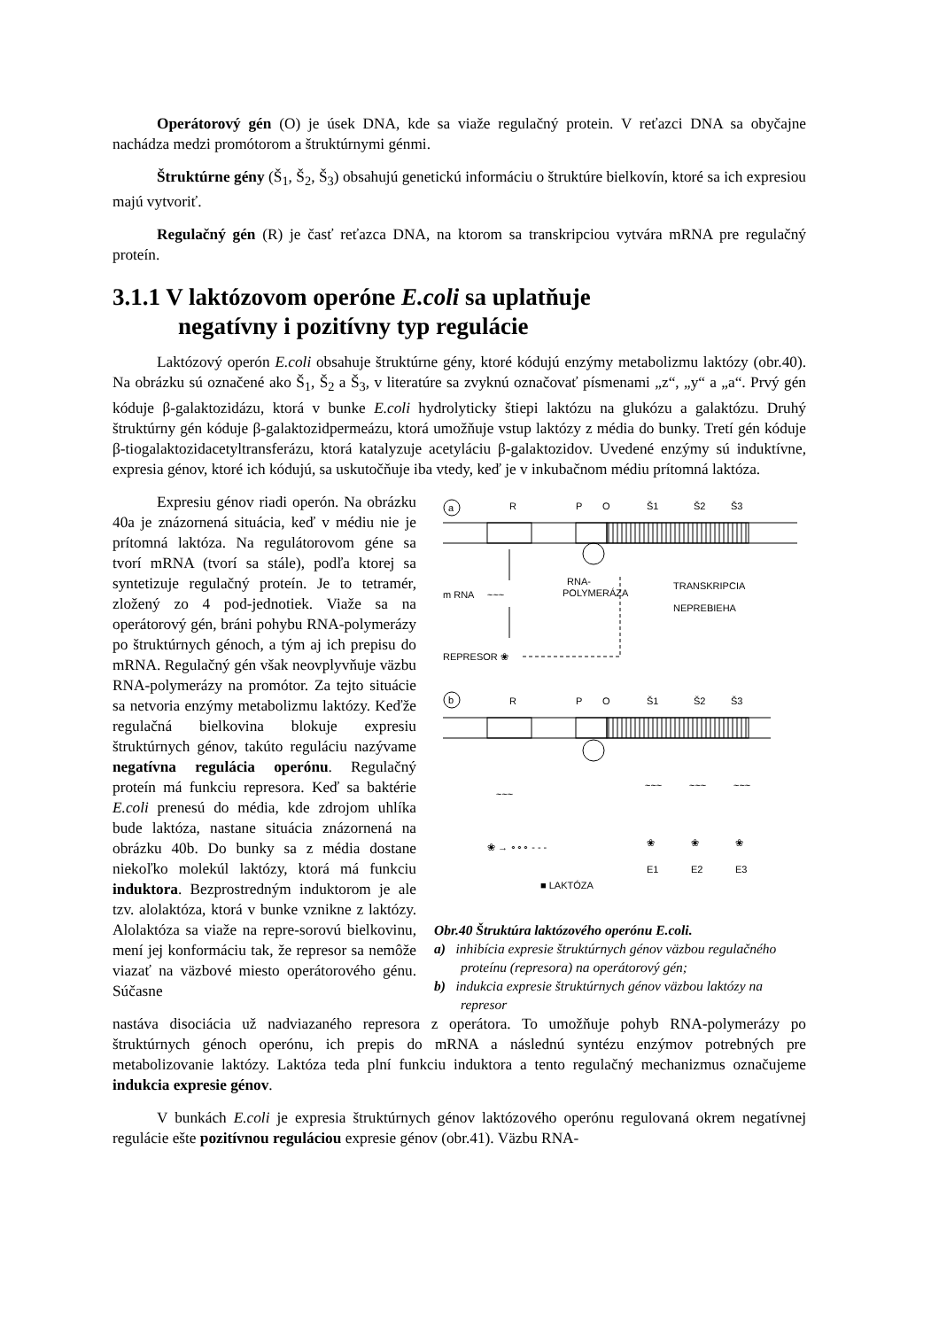Operátorový gén (O) je úsek DNA, kde sa viaže regulačný protein. V reťazci DNA sa obyčajne nachádza medzi promótorom a štruktúrnymi génmi.
Štruktúrne gény (Š<sub>1</sub>, Š<sub>2</sub>, Š<sub>3</sub>) obsahujú genetickú informáciu o štruktúre bielkovín, ktoré sa ich expresiou majú vytvoriť.
Regulačný gén (R) je časť reťazca DNA, na ktorom sa transkripciou vytvára mRNA pre regulačný proteín.
3.1.1 V laktózovom operóne E.coli sa uplatňuje
negatívny i pozitívny typ regulácie
Laktózový operón E.coli obsahuje štruktúrne gény, ktoré kódujú enzýmy metabolizmu laktózy (obr.40). Na obrázku sú označené ako Š<sub>1</sub>, Š<sub>2</sub> a Š<sub>3</sub>, v literatúre sa zvyknú označovať písmenami „z“, „y“ a „a“. Prvý gén kóduje β-galaktozidázu, ktorá v bunke E.coli hydrolyticky štiepi laktózu na glukózu a galaktózu. Druhý štruktúrny gén kóduje β-galaktozidpermeázu, ktorá umožňuje vstup laktózy z média do bunky. Tretí gén kóduje β-tiogalaktozidacetyltransferázu, ktorá katalyzuje acetyláciu β-galaktozidov. Uvedené enzýmy sú induktívne, expresia génov, ktoré ich kódujú, sa uskutočňuje iba vtedy, keď je v inkubačnom médiu prítomná laktóza.
Expresiu génov riadi operón. Na obrázku 40a je znázornená situácia, keď v médiu nie je prítomná laktóza. Na regulátorovom géne sa tvorí mRNA (tvorí sa stále), podľa ktorej sa syntetizuje regulačný proteín. Je to tetramér, zložený zo 4 pod-jednotiek. Viaže sa na operátorový gén, bráni pohybu RNA-polymerázy po štruktúrnych génoch, a tým aj ich prepisu do mRNA. Regulačný gén však neovplyvňuje väzbu RNA-polymerázy na promótor. Za tejto situácie sa netvoria enzýmy metabolizmu laktózy. Keďže regulačná bielkovina blokuje expresiu štruktúrnych génov, takúto reguláciu nazývame negatívna regulácia operónu. Regulačný proteín má funkciu represora. Keď sa baktérie E.coli prenesú do média, kde zdrojom uhlíka bude laktóza, nastane situácia znázornená na obrázku 40b. Do bunky sa z média dostane niekoľko molekúl laktózy, ktorá má funkciu induktora. Bezprostredným induktorom je ale tzv. alolaktóza, ktorá v bunke vznikne z laktózy. Alolaktóza sa viaže na repre-sorovú bielkovinu, mení jej konformáciu tak, že represor sa nemôže viazať na väzbové miesto operátorového génu. Súčasne
a
R
P
O
Š1
Š2
Š3
m RNA
~~~
RNA-
POLYMERÁZA
TRANSKRIPCIA
NEPREBIEHA
REPRESOR ❀
b
R
P
O
Š1
Š2
Š3
~~~
~~~
~~~
~~~
❀ → ∘∘∘ - - -
❀
❀
❀
E1
E2
E3
■ LAKTÓZA
Obr.40 Štruktúra laktózového operónu E.coli.
a) inhibícia expresie štruktúrnych génov väzbou regulačného proteínu (represora) na operátorový gén;
b) indukcia expresie štruktúrnych génov väzbou laktózy na represor
nastáva disociácia už nadviazaného represora z operátora. To umožňuje pohyb RNA-polymerázy po štruktúrnych génoch operónu, ich prepis do mRNA a následnú syntézu enzýmov potrebných pre metabolizovanie laktózy. Laktóza teda plní funkciu induktora a tento regulačný mechanizmus označujeme indukcia expresie génov.
V bunkách E.coli je expresia štruktúrnych génov laktózového operónu regulovaná okrem negatívnej regulácie ešte pozitívnou reguláciou expresie génov (obr.41). Väzbu RNA-